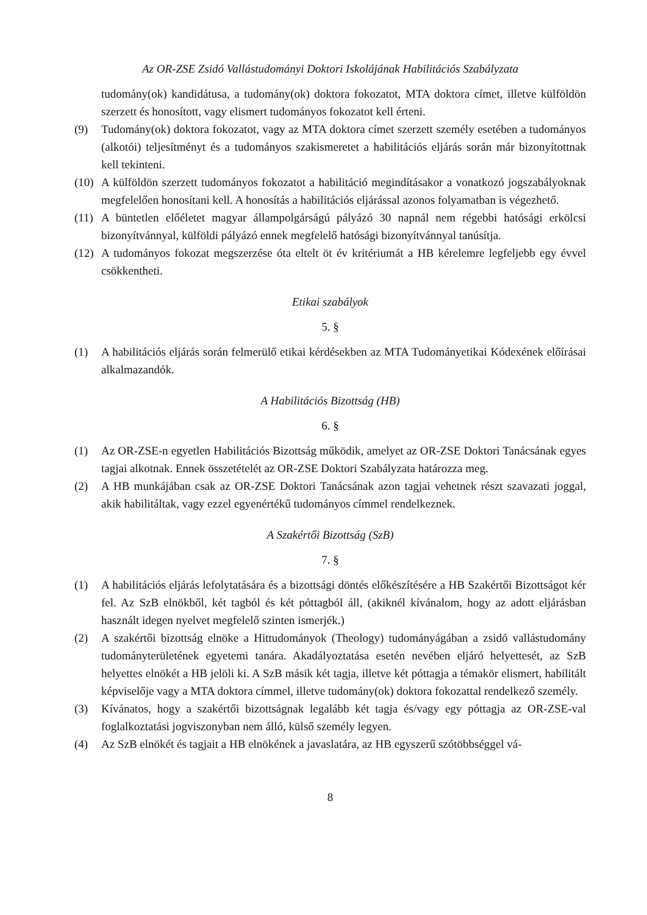Az OR-ZSE Zsidó Vallástudományi Doktori Iskolájának Habilitációs Szabályzata
tudomány(ok) kandidátusa, a tudomány(ok) doktora fokozatot, MTA doktora címet, illetve külföldön szerzett és honosított, vagy elismert tudományos fokozatot kell érteni.
(9) Tudomány(ok) doktora fokozatot, vagy az MTA doktora címet szerzett személy esetében a tudományos (alkotói) teljesítményt és a tudományos szakismeretet a habilitációs eljárás során már bizonyítottnak kell tekinteni.
(10) A külföldön szerzett tudományos fokozatot a habilitáció megindításakor a vonatkozó jogszabályoknak megfelelően honosítani kell. A honosítás a habilitációs eljárással azonos folyamatban is végezhető.
(11) A büntetlen előéletet magyar állampolgárságú pályázó 30 napnál nem régebbi hatósági erkölcsi bizonyítvánnyal, külföldi pályázó ennek megfelelő hatósági bizonyítvánnyal tanúsítja.
(12) A tudományos fokozat megszerzése óta eltelt öt év kritériumát a HB kérelemre legfeljebb egy évvel csökkentheti.
Etikai szabályok
5. §
(1) A habilitációs eljárás során felmerülő etikai kérdésekben az MTA Tudományetikai Kódexének előírásai alkalmazandók.
A Habilitációs Bizottság (HB)
6. §
(1) Az OR-ZSE-n egyetlen Habilitációs Bizottság működik, amelyet az OR-ZSE Doktori Tanácsának egyes tagjai alkotnak. Ennek összetételét az OR-ZSE Doktori Szabályzata határozza meg.
(2) A HB munkájában csak az OR-ZSE Doktori Tanácsának azon tagjai vehetnek részt szavazati joggal, akik habilitáltak, vagy ezzel egyenértékű tudományos címmel rendelkeznek.
A Szakértői Bizottság (SzB)
7. §
(1) A habilitációs eljárás lefolytatására és a bizottsági döntés előkészítésére a HB Szakértői Bizottságot kér fel. Az SzB elnökből, két tagból és két póttagból áll, (akiknél kívánalom, hogy az adott eljárásban használt idegen nyelvet megfelelő szinten ismerjék.)
(2) A szakértői bizottság elnöke a Hittudományok (Theology) tudományágában a zsidó vallástudomány tudományterületének egyetemi tanára. Akadályoztatása esetén nevében eljáró helyettesét, az SzB helyettes elnökét a HB jelöli ki. A SzB másik két tagja, illetve két póttagja a témakör elismert, habilitált képviselője vagy a MTA doktora címmel, illetve tudomány(ok) doktora fokozattal rendelkező személy.
(3) Kívánatos, hogy a szakértői bizottságnak legalább két tagja és/vagy egy póttagja az OR-ZSE-val foglalkoztatási jogviszonyban nem álló, külső személy legyen.
(4) Az SzB elnökét és tagjait a HB elnökének a javaslatára, az HB egyszerű szótöbbséggel vá-
8